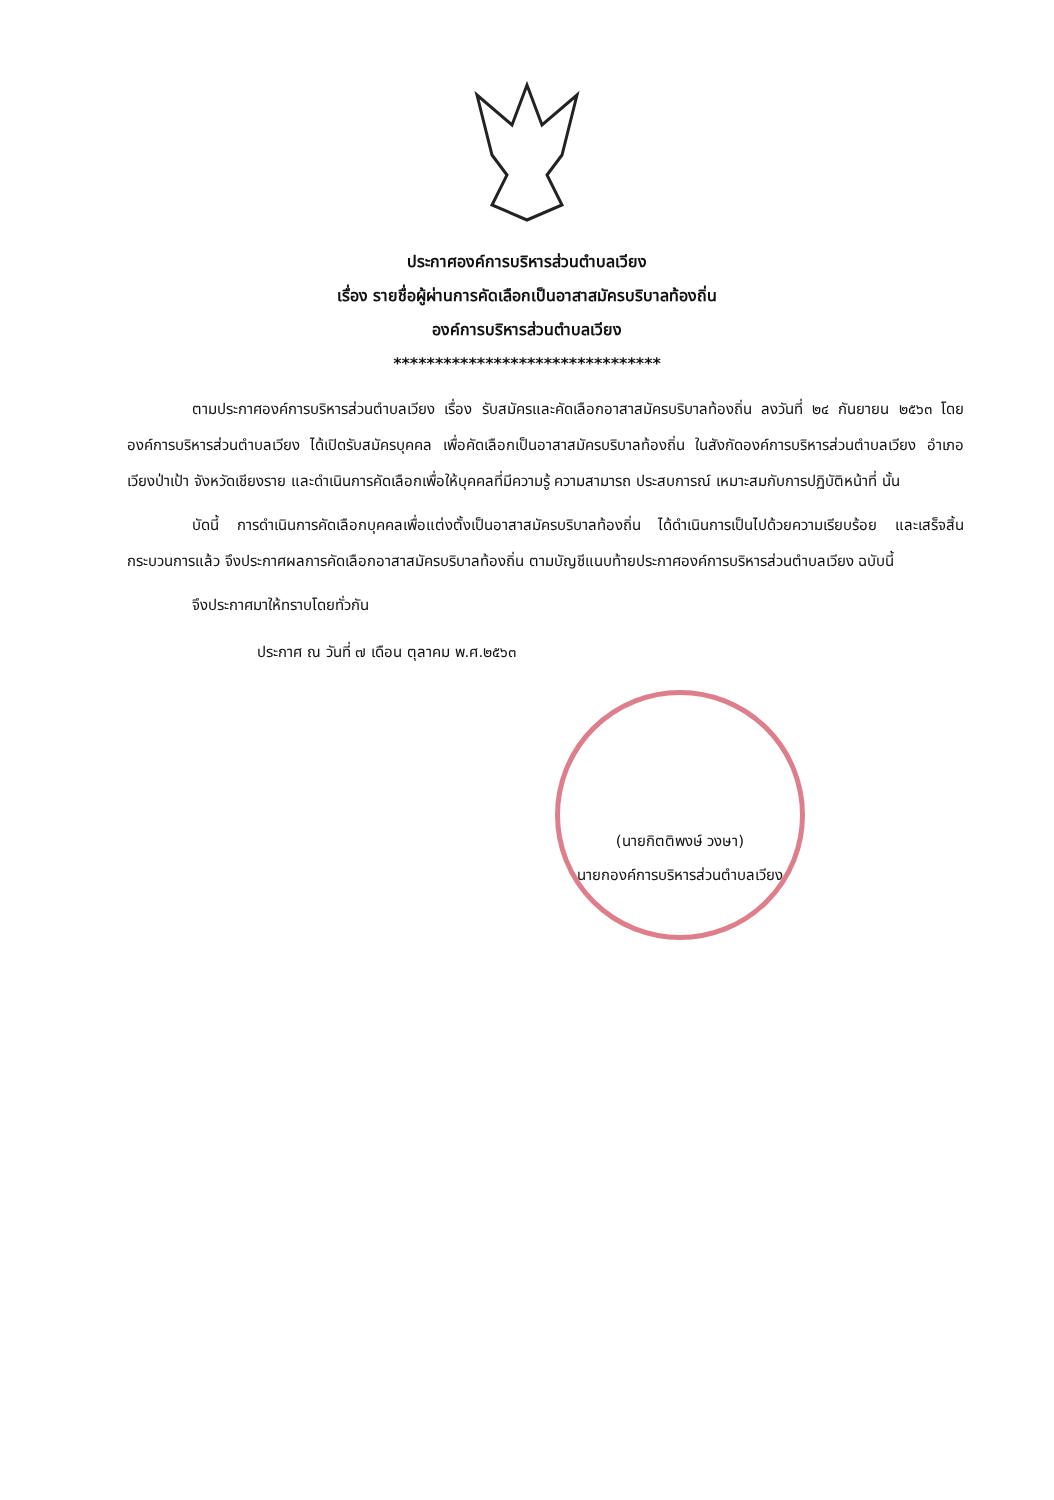ประกาศองค์การบริหารส่วนตำบลเวียง
เรื่อง รายชื่อผู้ผ่านการคัดเลือกเป็นอาสาสมัครบริบาลท้องถิ่น
องค์การบริหารส่วนตำบลเวียง
********************************
ตามประกาศองค์การบริหารส่วนตำบลเวียง เรื่อง รับสมัครและคัดเลือกอาสาสมัครบริบาลท้องถิ่น ลงวันที่ ๒๔ กันยายน ๒๕๖๓ โดยองค์การบริหารส่วนตำบลเวียง ได้เปิดรับสมัครบุคคล เพื่อคัดเลือกเป็นอาสาสมัครบริบาลท้องถิ่น ในสังกัดองค์การบริหารส่วนตำบลเวียง อำเภอเวียงป่าเป้า จังหวัดเชียงราย และดำเนินการคัดเลือกเพื่อให้บุคคลที่มีความรู้ ความสามารถ ประสบการณ์ เหมาะสมกับการปฏิบัติหน้าที่ นั้น
บัดนี้ การดำเนินการคัดเลือกบุคคลเพื่อแต่งตั้งเป็นอาสาสมัครบริบาลท้องถิ่น ได้ดำเนินการเป็นไปด้วยความเรียบร้อย และเสร็จสิ้นกระบวนการแล้ว จึงประกาศผลการคัดเลือกอาสาสมัครบริบาลท้องถิ่น ตามบัญชีแนบท้ายประกาศองค์การบริหารส่วนตำบลเวียง ฉบับนี้
จึงประกาศมาให้ทราบโดยทั่วกัน
ประกาศ ณ วันที่ ๗ เดือน ตุลาคม พ.ศ.๒๕๖๓
(นายกิตติพงษ์ วงษา)
นายกองค์การบริหารส่วนตำบลเวียง